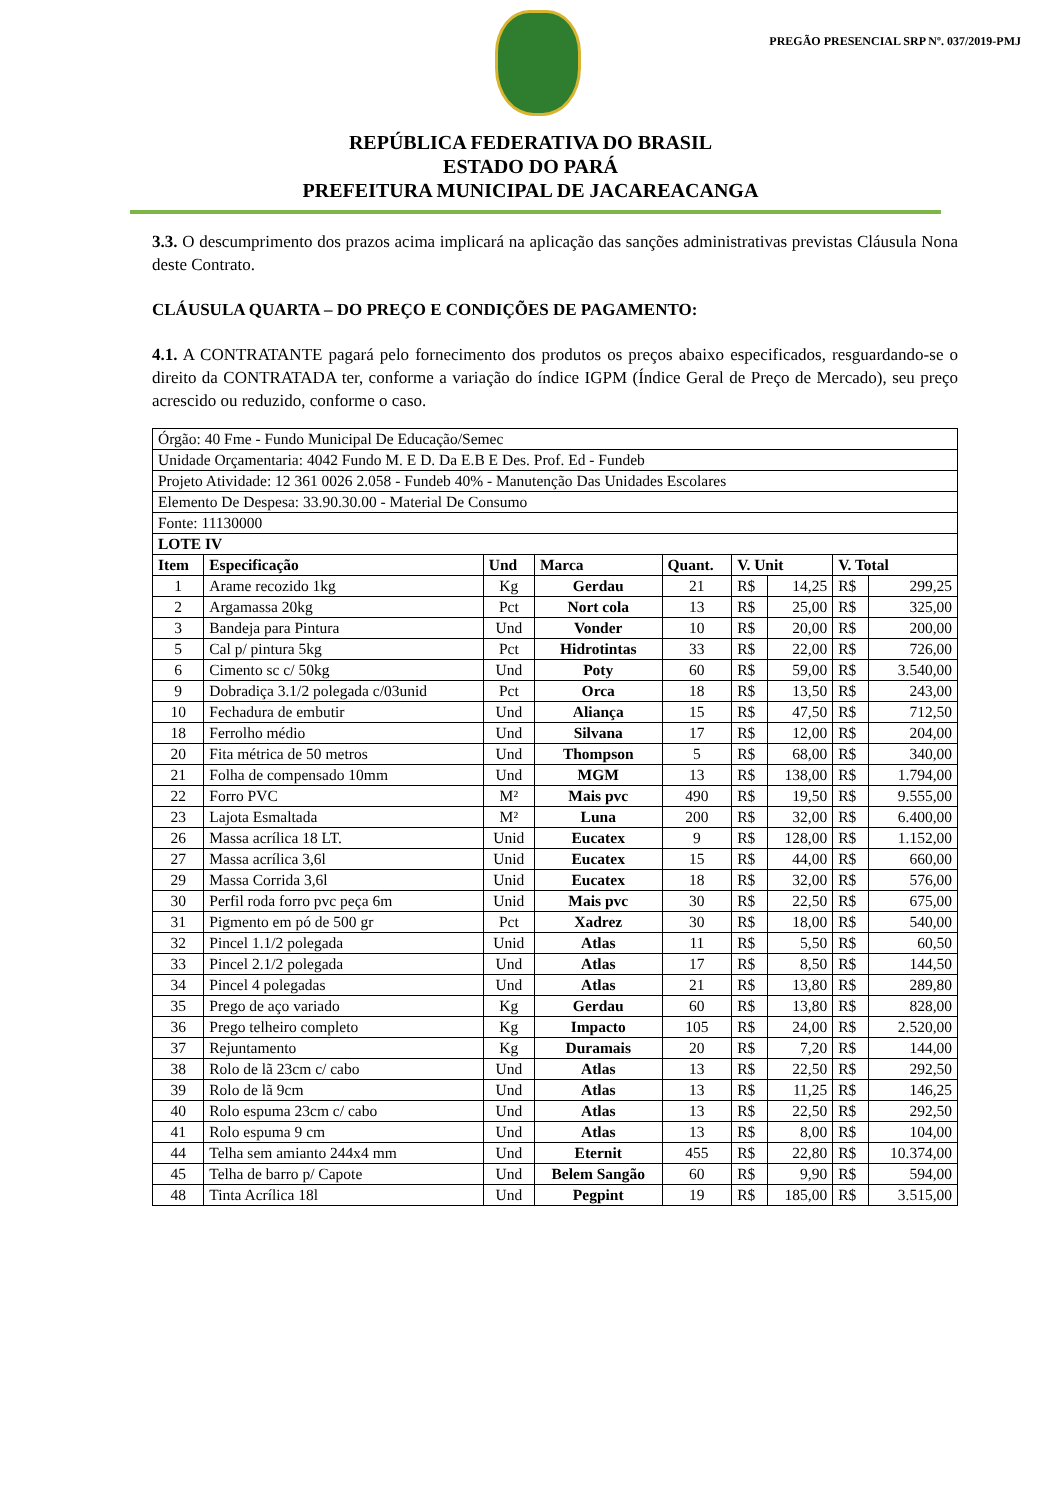PREGÃO PRESENCIAL SRP Nº. 037/2019-PMJ
REPÚBLICA FEDERATIVA DO BRASIL
ESTADO DO PARÁ
PREFEITURA MUNICIPAL DE JACAREACANGA
3.3. O descumprimento dos prazos acima implicará na aplicação das sanções administrativas previstas Cláusula Nona deste Contrato.
CLÁUSULA QUARTA – DO PREÇO E CONDIÇÕES DE PAGAMENTO:
4.1. A CONTRATANTE pagará pelo fornecimento dos produtos os preços abaixo especificados, resguardando-se o direito da CONTRATADA ter, conforme a variação do índice IGPM (Índice Geral de Preço de Mercado), seu preço acrescido ou reduzido, conforme o caso.
| Órgão: 40 Fme - Fundo Municipal De Educação/Semec | | | | | | | | |
| Unidade Orçamentaria: 4042 Fundo M. E D. Da E.B E Des. Prof. Ed - Fundeb | | | | | | | | |
| Projeto Atividade: 12 361 0026 2.058 - Fundeb 40% - Manutenção Das Unidades Escolares | | | | | | | | |
| Elemento De Despesa: 33.90.30.00 - Material De Consumo | | | | | | | | |
| Fonte: 11130000 | | | | | | | | |
| LOTE IV | | | | | | | | |
| Item | Especificação | Und | Marca | Quant. | V. Unit | | V. Total | |
| 1 | Arame recozido 1kg | Kg | Gerdau | 21 | R$ | 14,25 | R$ | 299,25 |
| 2 | Argamassa 20kg | Pct | Nort cola | 13 | R$ | 25,00 | R$ | 325,00 |
| 3 | Bandeja para Pintura | Und | Vonder | 10 | R$ | 20,00 | R$ | 200,00 |
| 5 | Cal p/ pintura 5kg | Pct | Hidrotintas | 33 | R$ | 22,00 | R$ | 726,00 |
| 6 | Cimento sc c/ 50kg | Und | Poty | 60 | R$ | 59,00 | R$ | 3.540,00 |
| 9 | Dobradiça 3.1/2 polegada c/03unid | Pct | Orca | 18 | R$ | 13,50 | R$ | 243,00 |
| 10 | Fechadura de embutir | Und | Aliança | 15 | R$ | 47,50 | R$ | 712,50 |
| 18 | Ferrolho médio | Und | Silvana | 17 | R$ | 12,00 | R$ | 204,00 |
| 20 | Fita métrica de 50 metros | Und | Thompson | 5 | R$ | 68,00 | R$ | 340,00 |
| 21 | Folha de compensado 10mm | Und | MGM | 13 | R$ | 138,00 | R$ | 1.794,00 |
| 22 | Forro PVC | M² | Mais pvc | 490 | R$ | 19,50 | R$ | 9.555,00 |
| 23 | Lajota Esmaltada | M² | Luna | 200 | R$ | 32,00 | R$ | 6.400,00 |
| 26 | Massa acrílica 18 LT. | Unid | Eucatex | 9 | R$ | 128,00 | R$ | 1.152,00 |
| 27 | Massa acrílica 3,6l | Unid | Eucatex | 15 | R$ | 44,00 | R$ | 660,00 |
| 29 | Massa Corrida 3,6l | Unid | Eucatex | 18 | R$ | 32,00 | R$ | 576,00 |
| 30 | Perfil roda forro pvc peça 6m | Unid | Mais pvc | 30 | R$ | 22,50 | R$ | 675,00 |
| 31 | Pigmento em pó de 500 gr | Pct | Xadrez | 30 | R$ | 18,00 | R$ | 540,00 |
| 32 | Pincel 1.1/2 polegada | Unid | Atlas | 11 | R$ | 5,50 | R$ | 60,50 |
| 33 | Pincel 2.1/2 polegada | Und | Atlas | 17 | R$ | 8,50 | R$ | 144,50 |
| 34 | Pincel 4 polegadas | Und | Atlas | 21 | R$ | 13,80 | R$ | 289,80 |
| 35 | Prego de aço variado | Kg | Gerdau | 60 | R$ | 13,80 | R$ | 828,00 |
| 36 | Prego telheiro completo | Kg | Impacto | 105 | R$ | 24,00 | R$ | 2.520,00 |
| 37 | Rejuntamento | Kg | Duramais | 20 | R$ | 7,20 | R$ | 144,00 |
| 38 | Rolo de lã 23cm c/ cabo | Und | Atlas | 13 | R$ | 22,50 | R$ | 292,50 |
| 39 | Rolo de lã 9cm | Und | Atlas | 13 | R$ | 11,25 | R$ | 146,25 |
| 40 | Rolo espuma 23cm c/ cabo | Und | Atlas | 13 | R$ | 22,50 | R$ | 292,50 |
| 41 | Rolo espuma 9 cm | Und | Atlas | 13 | R$ | 8,00 | R$ | 104,00 |
| 44 | Telha sem amianto 244x4 mm | Und | Eternit | 455 | R$ | 22,80 | R$ | 10.374,00 |
| 45 | Telha de barro p/ Capote | Und | Belem Sangão | 60 | R$ | 9,90 | R$ | 594,00 |
| 48 | Tinta Acrílica 18l | Und | Pegpint | 19 | R$ | 185,00 | R$ | 3.515,00 |